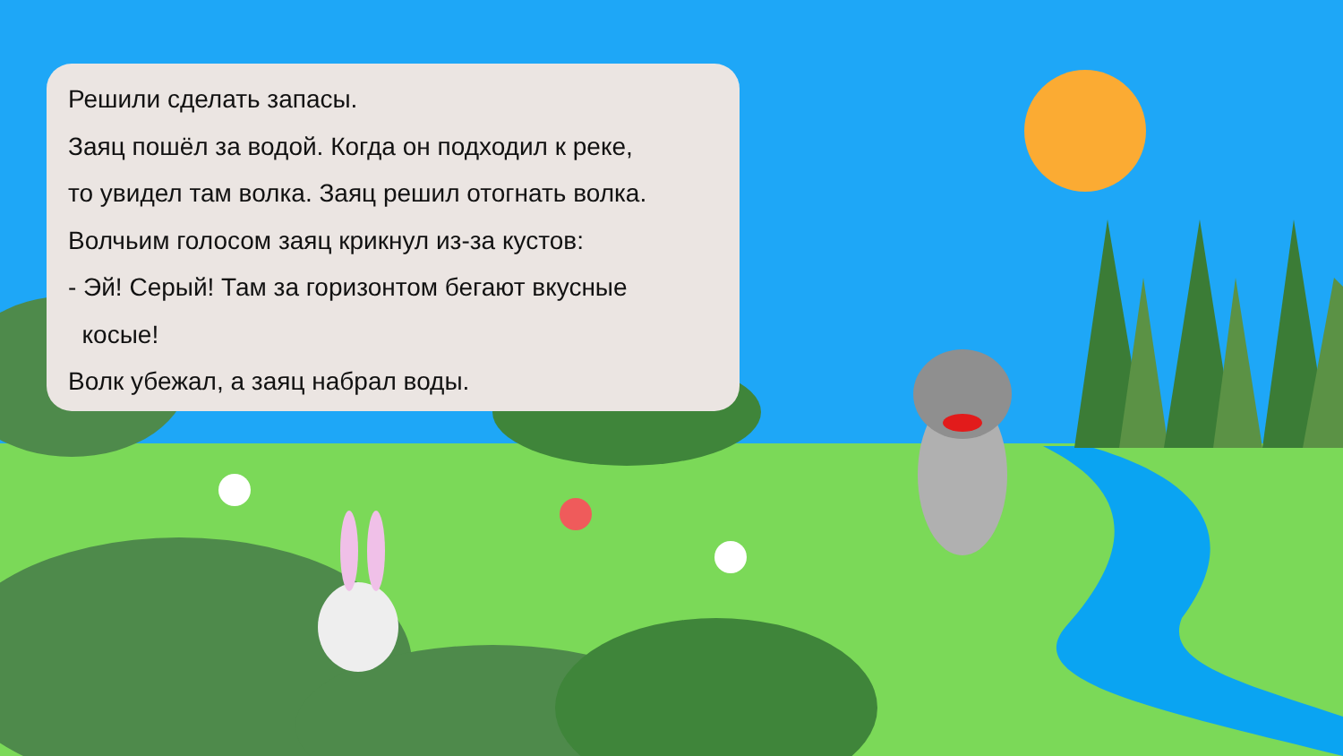Решили сделать запасы.
Заяц пошёл за водой. Когда он подходил к реке,
то увидел там волка. Заяц решил отогнать волка.
Волчьим голосом заяц крикнул из-за кустов:
- Эй! Серый! Там за горизонтом бегают вкусные
косые!
Волк убежал, а заяц набрал воды.